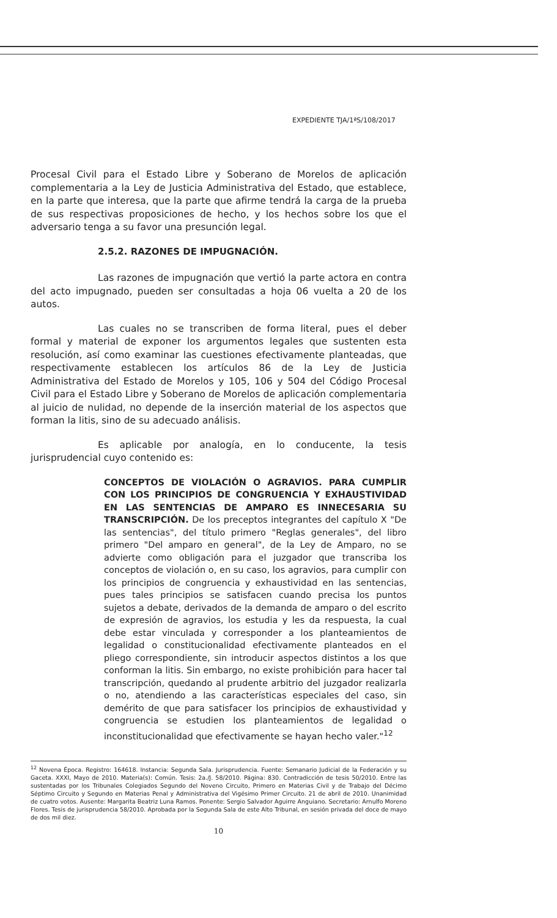EXPEDIENTE TJA/1ªS/108/2017
Procesal Civil para el Estado Libre y Soberano de Morelos de aplicación complementaria a la Ley de Justicia Administrativa del Estado, que establece, en la parte que interesa, que la parte que afirme tendrá la carga de la prueba de sus respectivas proposiciones de hecho, y los hechos sobre los que el adversario tenga a su favor una presunción legal.
2.5.2. RAZONES DE IMPUGNACIÓN.
Las razones de impugnación que vertió la parte actora en contra del acto impugnado, pueden ser consultadas a hoja 06 vuelta a 20 de los autos.
Las cuales no se transcriben de forma literal, pues el deber formal y material de exponer los argumentos legales que sustenten esta resolución, así como examinar las cuestiones efectivamente planteadas, que respectivamente establecen los artículos 86 de la Ley de Justicia Administrativa del Estado de Morelos y 105, 106 y 504 del Código Procesal Civil para el Estado Libre y Soberano de Morelos de aplicación complementaria al juicio de nulidad, no depende de la inserción material de los aspectos que forman la litis, sino de su adecuado análisis.
Es aplicable por analogía, en lo conducente, la tesis jurisprudencial cuyo contenido es:
CONCEPTOS DE VIOLACIÓN O AGRAVIOS. PARA CUMPLIR CON LOS PRINCIPIOS DE CONGRUENCIA Y EXHAUSTIVIDAD EN LAS SENTENCIAS DE AMPARO ES INNECESARIA SU TRANSCRIPCIÓN. De los preceptos integrantes del capítulo X "De las sentencias", del título primero "Reglas generales", del libro primero "Del amparo en general", de la Ley de Amparo, no se advierte como obligación para el juzgador que transcriba los conceptos de violación o, en su caso, los agravios, para cumplir con los principios de congruencia y exhaustividad en las sentencias, pues tales principios se satisfacen cuando precisa los puntos sujetos a debate, derivados de la demanda de amparo o del escrito de expresión de agravios, los estudia y les da respuesta, la cual debe estar vinculada y corresponder a los planteamientos de legalidad o constitucionalidad efectivamente planteados en el pliego correspondiente, sin introducir aspectos distintos a los que conforman la litis. Sin embargo, no existe prohibición para hacer tal transcripción, quedando al prudente arbitrio del juzgador realizarla o no, atendiendo a las características especiales del caso, sin demérito de que para satisfacer los principios de exhaustividad y congruencia se estudien los planteamientos de legalidad o inconstitucionalidad que efectivamente se hayan hecho valer."<sup>12</sup>
<sup>12</sup> Novena Época. Registro: 164618. Instancia: Segunda Sala. Jurisprudencia. Fuente: Semanario Judicial de la Federación y su Gaceta. XXXI, Mayo de 2010. Materia(s): Común. Tesis: 2a./J. 58/2010. Página: 830. Contradicción de tesis 50/2010. Entre las sustentadas por los Tribunales Colegiados Segundo del Noveno Circuito, Primero en Materias Civil y de Trabajo del Décimo Séptimo Circuito y Segundo en Materias Penal y Administrativa del Vigésimo Primer Circuito. 21 de abril de 2010. Unanimidad de cuatro votos. Ausente: Margarita Beatriz Luna Ramos. Ponente: Sergio Salvador Aguirre Anguiano. Secretario: Arnulfo Moreno Flores. Tesis de jurisprudencia 58/2010. Aprobada por la Segunda Sala de este Alto Tribunal, en sesión privada del doce de mayo de dos mil diez.
10